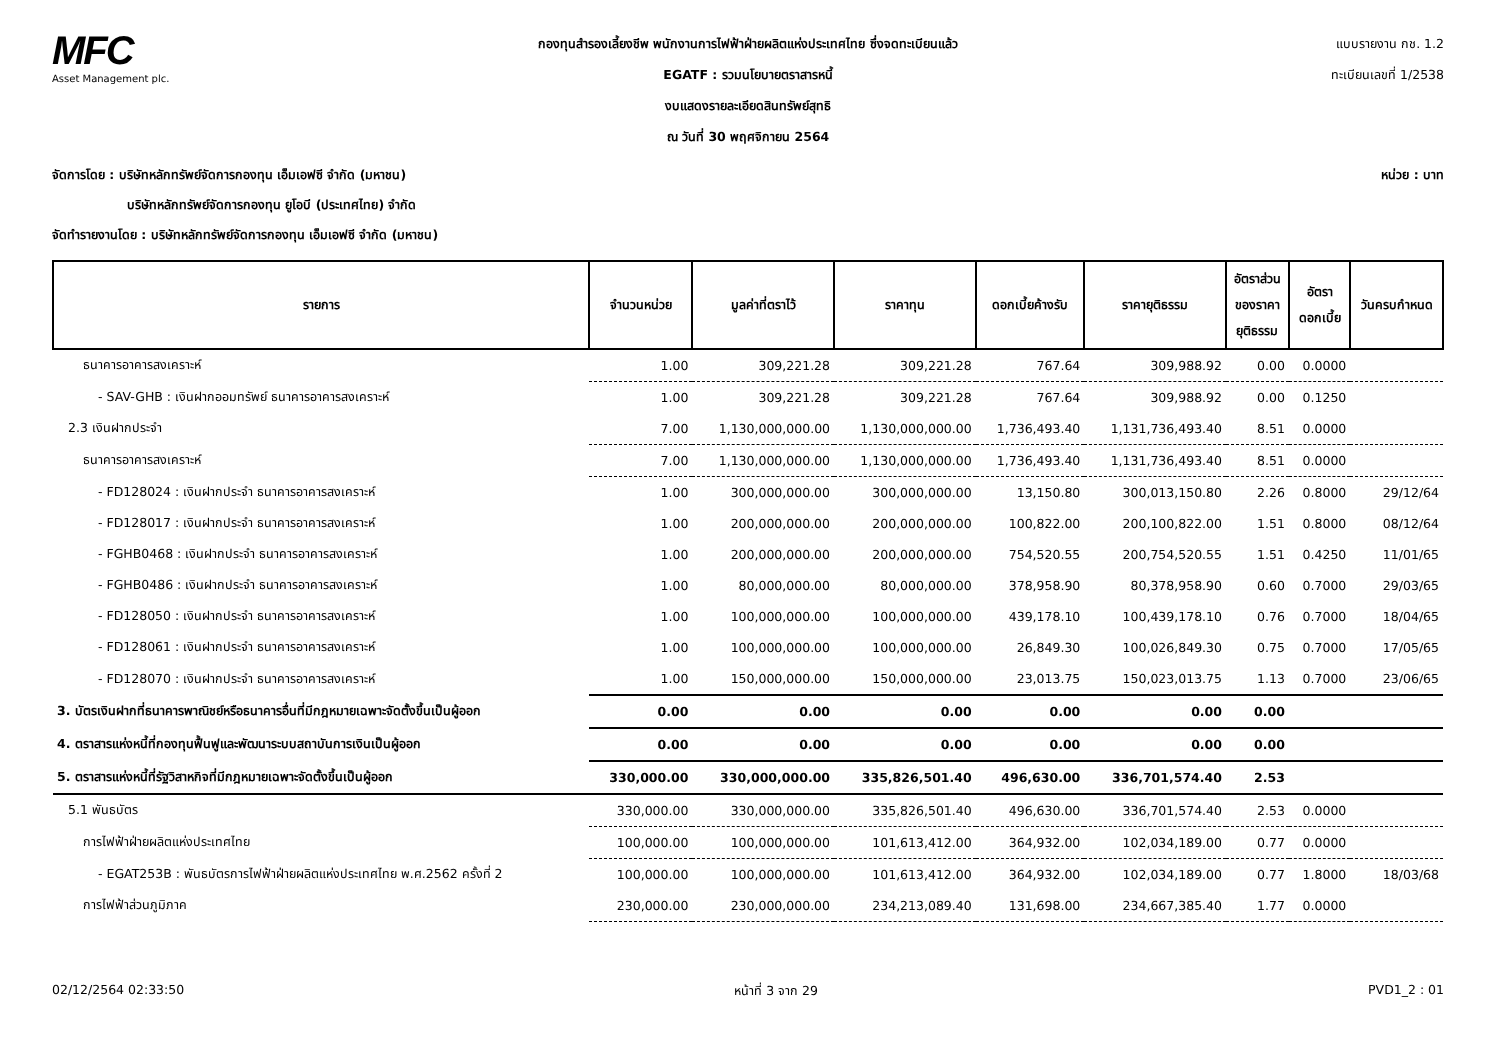MFC
Asset Management plc.
กองทุนสำรองเลี้ยงชีพ พนักงานการไฟฟ้าฝ่ายผลิตแห่งประเทศไทย ซึ่งจดทะเบียนแล้ว
EGATF : รวมนโยบายตราสารหนี้
งบแสดงรายละเอียดสินทรัพย์สุทธิ
ณ วันที่ 30 พฤศจิกายน 2564
แบบรายงาน กช. 1.2
ทะเบียนเลขที่ 1/2538
หน่วย : บาท จัดการโดย : บริษัทหลักทรัพย์จัดการกองทุน เอ็มเอฟซี จำกัด (มหาชน)
บริษัทหลักทรัพย์จัดการกองทุน ยูโอบี (ประเทศไทย) จำกัด
จัดทำรายงานโดย : บริษัทหลักทรัพย์จัดการกองทุน เอ็มเอฟซี จำกัด (มหาชน)
| รายการ | จำนวนหน่วย | มูลค่าที่ตราไว้ | ราคาทุน | ดอกเบี้ยค้างรับ | ราคายุติธรรม | อัตราส่วน ของราคา ยุติธรรม | อัตรา ดอกเบี้ย | วันครบกำหนด |
| --- | --- | --- | --- | --- | --- | --- | --- | --- |
| ธนาคารอาคารสงเคราะห์ | 1.00 | 309,221.28 | 309,221.28 | 767.64 | 309,988.92 | 0.00 | 0.0000 | |
| - SAV-GHB : เงินฝากออมทรัพย์ ธนาคารอาคารสงเคราะห์ | 1.00 | 309,221.28 | 309,221.28 | 767.64 | 309,988.92 | 0.00 | 0.1250 | |
| 2.3 เงินฝากประจำ | 7.00 | 1,130,000,000.00 | 1,130,000,000.00 | 1,736,493.40 | 1,131,736,493.40 | 8.51 | 0.0000 | |
| ธนาคารอาคารสงเคราะห์ | 7.00 | 1,130,000,000.00 | 1,130,000,000.00 | 1,736,493.40 | 1,131,736,493.40 | 8.51 | 0.0000 | |
| - FD128024 : เงินฝากประจำ ธนาคารอาคารสงเคราะห์ | 1.00 | 300,000,000.00 | 300,000,000.00 | 13,150.80 | 300,013,150.80 | 2.26 | 0.8000 | 29/12/64 |
| - FD128017 : เงินฝากประจำ ธนาคารอาคารสงเคราะห์ | 1.00 | 200,000,000.00 | 200,000,000.00 | 100,822.00 | 200,100,822.00 | 1.51 | 0.8000 | 08/12/64 |
| - FGHB0468 : เงินฝากประจำ ธนาคารอาคารสงเคราะห์ | 1.00 | 200,000,000.00 | 200,000,000.00 | 754,520.55 | 200,754,520.55 | 1.51 | 0.4250 | 11/01/65 |
| - FGHB0486 : เงินฝากประจำ ธนาคารอาคารสงเคราะห์ | 1.00 | 80,000,000.00 | 80,000,000.00 | 378,958.90 | 80,378,958.90 | 0.60 | 0.7000 | 29/03/65 |
| - FD128050 : เงินฝากประจำ ธนาคารอาคารสงเคราะห์ | 1.00 | 100,000,000.00 | 100,000,000.00 | 439,178.10 | 100,439,178.10 | 0.76 | 0.7000 | 18/04/65 |
| - FD128061 : เงินฝากประจำ ธนาคารอาคารสงเคราะห์ | 1.00 | 100,000,000.00 | 100,000,000.00 | 26,849.30 | 100,026,849.30 | 0.75 | 0.7000 | 17/05/65 |
| - FD128070 : เงินฝากประจำ ธนาคารอาคารสงเคราะห์ | 1.00 | 150,000,000.00 | 150,000,000.00 | 23,013.75 | 150,023,013.75 | 1.13 | 0.7000 | 23/06/65 |
| 3. บัตรเงินฝากที่ธนาคารพาณิชย์หรือธนาคารอื่นที่มีกฎหมายเฉพาะจัดตั้งขึ้นเป็นผู้ออก | 0.00 | 0.00 | 0.00 | 0.00 | 0.00 | 0.00 | | |
| 4. ตราสารแห่งหนี้ที่กองทุนฟื้นฟูและพัฒนาระบบสถาบันการเงินเป็นผู้ออก | 0.00 | 0.00 | 0.00 | 0.00 | 0.00 | 0.00 | | |
| 5. ตราสารแห่งหนี้ที่รัฐวิสาหกิจที่มีกฎหมายเฉพาะจัดตั้งขึ้นเป็นผู้ออก | 330,000.00 | 330,000,000.00 | 335,826,501.40 | 496,630.00 | 336,701,574.40 | 2.53 | | |
| 5.1 พันธบัตร | 330,000.00 | 330,000,000.00 | 335,826,501.40 | 496,630.00 | 336,701,574.40 | 2.53 | 0.0000 | |
| การไฟฟ้าฝ่ายผลิตแห่งประเทศไทย | 100,000.00 | 100,000,000.00 | 101,613,412.00 | 364,932.00 | 102,034,189.00 | 0.77 | 0.0000 | |
| - EGAT253B : พันธบัตรการไฟฟ้าฝ่ายผลิตแห่งประเทศไทย พ.ศ.2562 ครั้งที่ 2 | 100,000.00 | 100,000,000.00 | 101,613,412.00 | 364,932.00 | 102,034,189.00 | 0.77 | 1.8000 | 18/03/68 |
| การไฟฟ้าส่วนภูมิภาค | 230,000.00 | 230,000,000.00 | 234,213,089.40 | 131,698.00 | 234,667,385.40 | 1.77 | 0.0000 | |
02/12/2564 02:33:50 หน้าที่ 3 จาก 29 PVD1_2 : 01